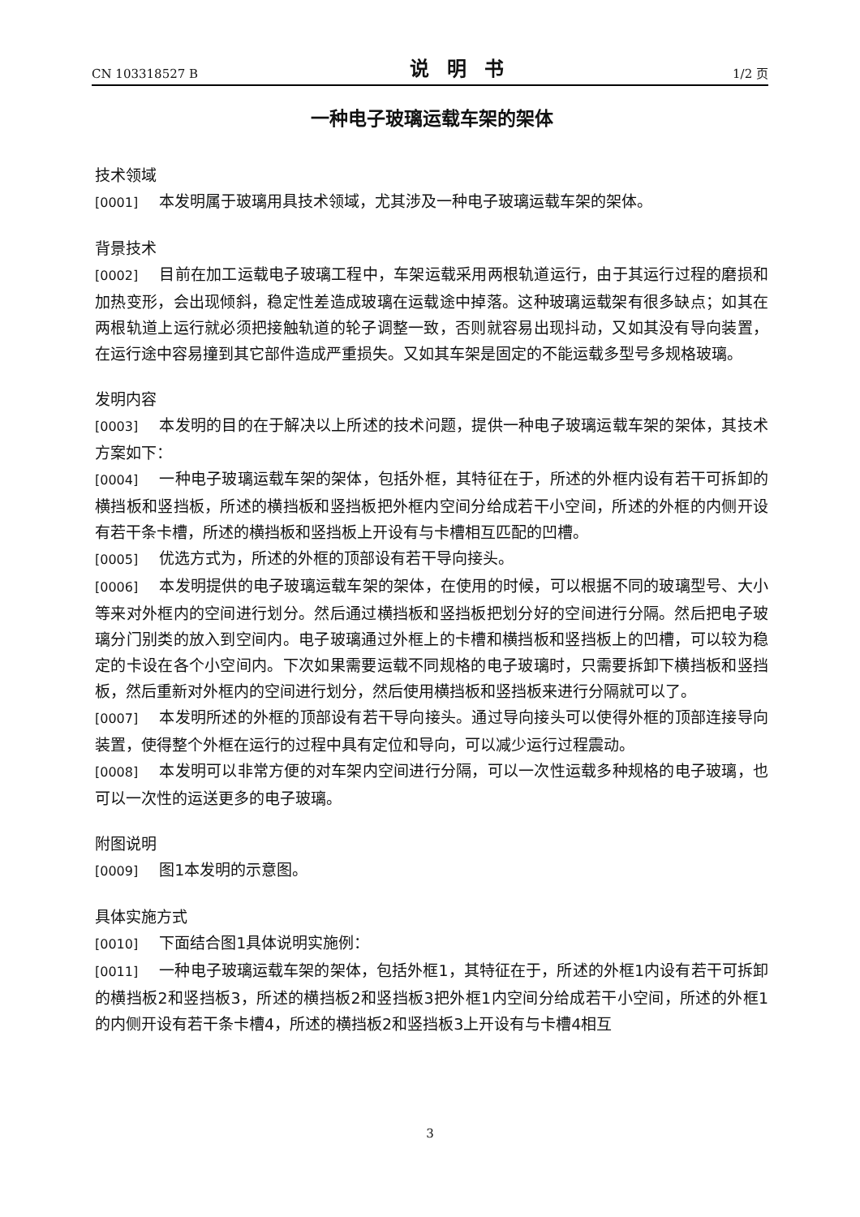CN 103318527 B 说明书 1/2 页
一种电子玻璃运载车架的架体
技术领域
[0001] 本发明属于玻璃用具技术领域，尤其涉及一种电子玻璃运载车架的架体。
背景技术
[0002] 目前在加工运载电子玻璃工程中，车架运载采用两根轨道运行，由于其运行过程的磨损和加热变形，会出现倾斜，稳定性差造成玻璃在运载途中掉落。这种玻璃运载架有很多缺点；如其在两根轨道上运行就必须把接触轨道的轮子调整一致，否则就容易出现抖动，又如其没有导向装置，在运行途中容易撞到其它部件造成严重损失。又如其车架是固定的不能运载多型号多规格玻璃。
发明内容
[0003] 本发明的目的在于解决以上所述的技术问题，提供一种电子玻璃运载车架的架体，其技术方案如下：
[0004] 一种电子玻璃运载车架的架体，包括外框，其特征在于，所述的外框内设有若干可拆卸的横挡板和竖挡板，所述的横挡板和竖挡板把外框内空间分给成若干小空间，所述的外框的内侧开设有若干条卡槽，所述的横挡板和竖挡板上开设有与卡槽相互匹配的凹槽。
[0005] 优选方式为，所述的外框的顶部设有若干导向接头。
[0006] 本发明提供的电子玻璃运载车架的架体，在使用的时候，可以根据不同的玻璃型号、大小等来对外框内的空间进行划分。然后通过横挡板和竖挡板把划分好的空间进行分隔。然后把电子玻璃分门别类的放入到空间内。电子玻璃通过外框上的卡槽和横挡板和竖挡板上的凹槽，可以较为稳定的卡设在各个小空间内。下次如果需要运载不同规格的电子玻璃时，只需要拆卸下横挡板和竖挡板，然后重新对外框内的空间进行划分，然后使用横挡板和竖挡板来进行分隔就可以了。
[0007] 本发明所述的外框的顶部设有若干导向接头。通过导向接头可以使得外框的顶部连接导向装置，使得整个外框在运行的过程中具有定位和导向，可以减少运行过程震动。
[0008] 本发明可以非常方便的对车架内空间进行分隔，可以一次性运载多种规格的电子玻璃，也可以一次性的运送更多的电子玻璃。
附图说明
[0009] 图1本发明的示意图。
具体实施方式
[0010] 下面结合图1具体说明实施例：
[0011] 一种电子玻璃运载车架的架体，包括外框1，其特征在于，所述的外框1内设有若干可拆卸的横挡板2和竖挡板3，所述的横挡板2和竖挡板3把外框1内空间分给成若干小空间，所述的外框1的内侧开设有若干条卡槽4，所述的横挡板2和竖挡板3上开设有与卡槽4相互
3